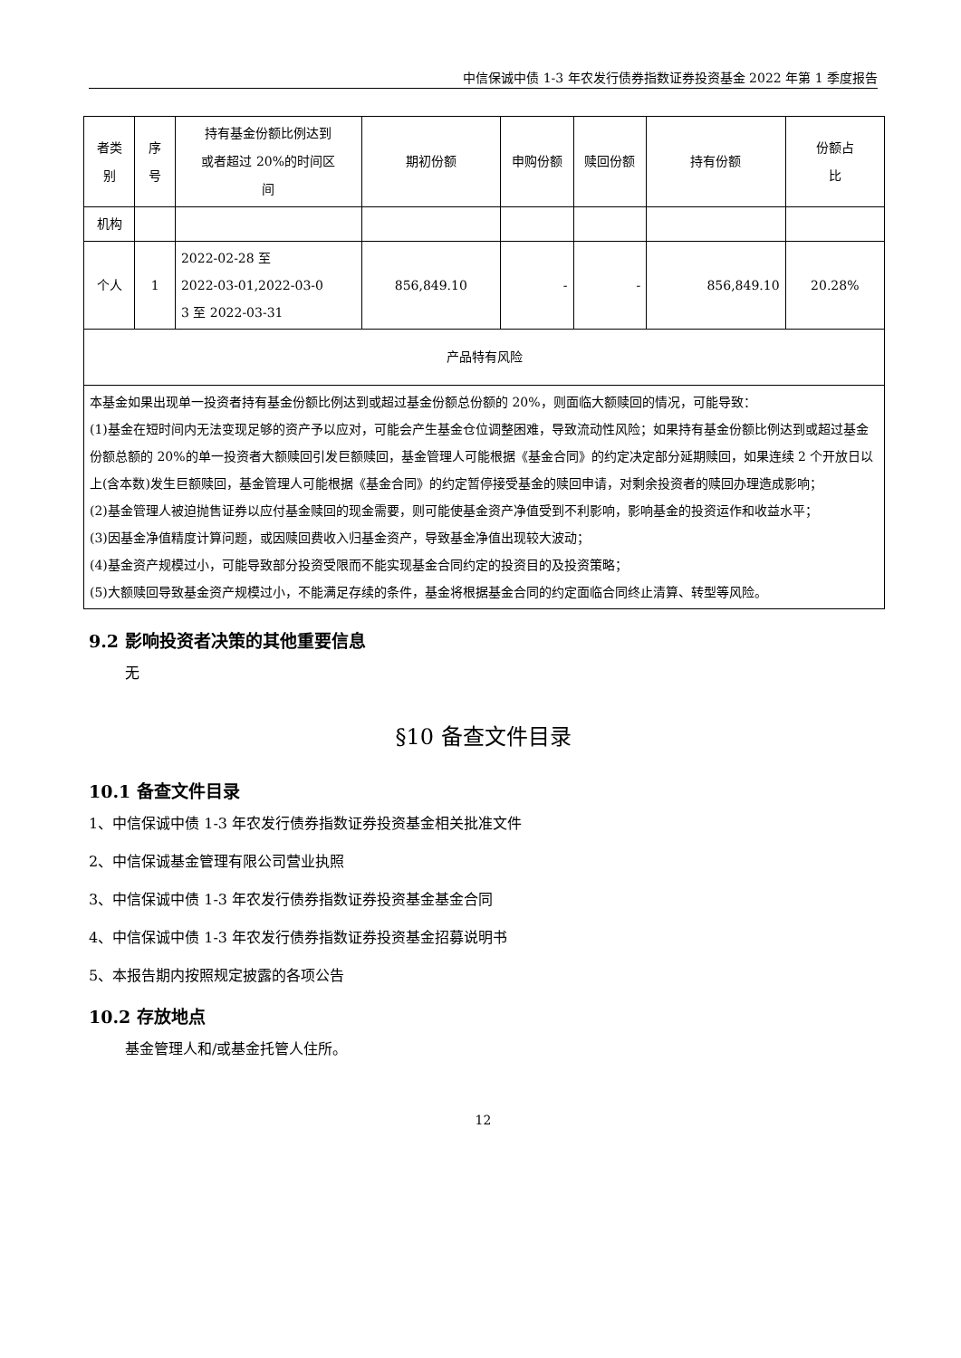中信保诚中债 1-3 年农发行债券指数证券投资基金 2022 年第 1 季度报告
| 者类 别 | 序 号 | 持有基金份额比例达到 或者超过 20%的时间区 间 | 期初份额 | 申购份额 | 赎回份额 | 持有份额 | 份额占 比 |
| 机构 | | | | | | | |
| 个人 | 1 | 2022-02-28 至 2022-03-01,2022-03-0 3 至 2022-03-31 | 856,849.10 | - | - | 856,849.10 | 20.28% |
| 产品特有风险 | | | | | | | |
| 本基金如果出现单一投资者持有基金份额比例达到或超过基金份额总份额的 20%，则面临大额赎回的情况，可能导致： (1)基金在短时间内无法变现足够的资产予以应对，可能会产生基金仓位调整困难，导致流动性风险；如果持有基金份额比例达到或超过基金份额总额的 20%的单一投资者大额赎回引发巨额赎回，基金管理人可能根据《基金合同》的约定决定部分延期赎回，如果连续 2 个开放日以上(含本数)发生巨额赎回，基金管理人可能根据《基金合同》的约定暂停接受基金的赎回申请，对剩余投资者的赎回办理造成影响； (2)基金管理人被迫抛售证券以应付基金赎回的现金需要，则可能使基金资产净值受到不利影响，影响基金的投资运作和收益水平； (3)因基金净值精度计算问题，或因赎回费收入归基金资产，导致基金净值出现较大波动； (4)基金资产规模过小，可能导致部分投资受限而不能实现基金合同约定的投资目的及投资策略； (5)大额赎回导致基金资产规模过小，不能满足存续的条件，基金将根据基金合同的约定面临合同终止清算、转型等风险。 | | | | | | | |
9.2 影响投资者决策的其他重要信息
无
§10 备查文件目录
10.1 备查文件目录
1、中信保诚中债 1-3 年农发行债券指数证券投资基金相关批准文件
2、中信保诚基金管理有限公司营业执照
3、中信保诚中债 1-3 年农发行债券指数证券投资基金基金合同
4、中信保诚中债 1-3 年农发行债券指数证券投资基金招募说明书
5、本报告期内按照规定披露的各项公告
10.2 存放地点
基金管理人和/或基金托管人住所。
12